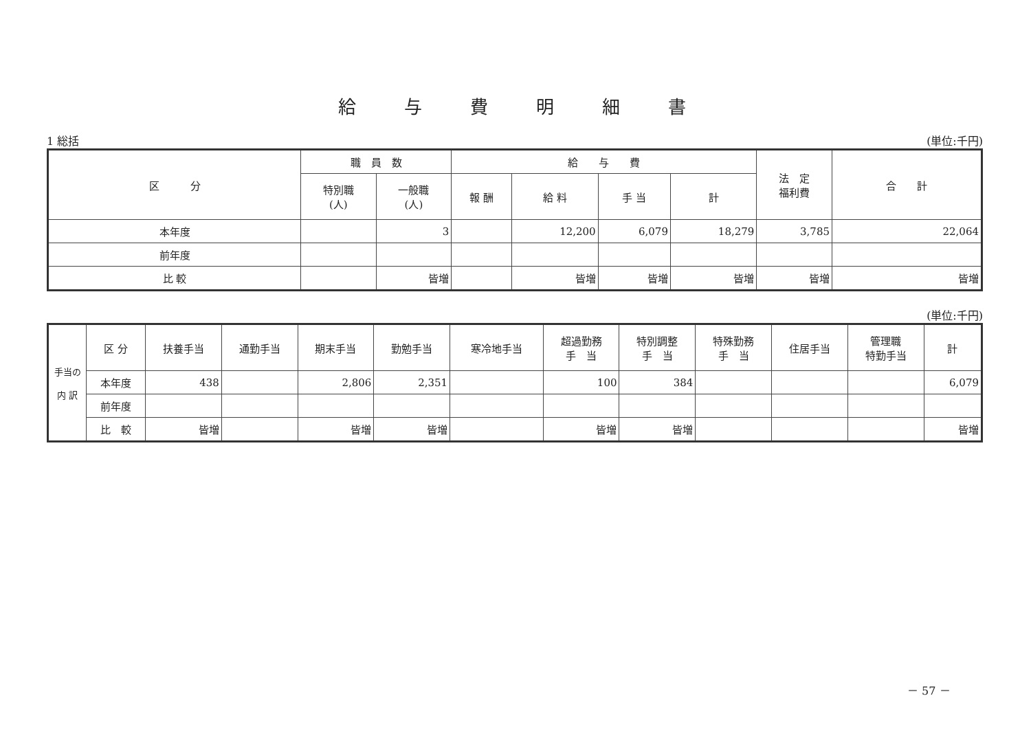給与費明細書
1 総括 (単位:千円)
| 区 分 | 職 員 数 | | 給 与 費 | | | | 法 定 福利費 | 合 計 |
| --- | --- | --- | --- | --- | --- | --- | --- | --- |
| | 特別職 (人) | 一般職 (人) | 報 酬 | 給 料 | 手 当 | 計 | | |
| 本年度 | | 3 | | 12,200 | 6,079 | 18,279 | 3,785 | 22,064 |
| 前年度 | | | | | | | | |
| 比 較 | | 皆増 | | 皆増 | 皆増 | 皆増 | 皆増 | 皆増 |
(単位:千円)
| 手当の 内 訳 | 区 分 | 扶養手当 | 通勤手当 | 期末手当 | 勤勉手当 | 寒冷地手当 | 超過勤務 手 当 | 特別調整 手 当 | 特殊勤務 手 当 | 住居手当 | 管理職 特勤手当 | 計 |
| --- | --- | --- | --- | --- | --- | --- | --- | --- | --- | --- | --- | --- |
| | 本年度 | 438 | | 2,806 | 2,351 | | 100 | 384 | | | | 6,079 |
| | 前年度 | | | | | | | | | | | |
| | 比 較 | 皆増 | | 皆増 | 皆増 | | 皆増 | 皆増 | | | | 皆増 |
－ 57 －